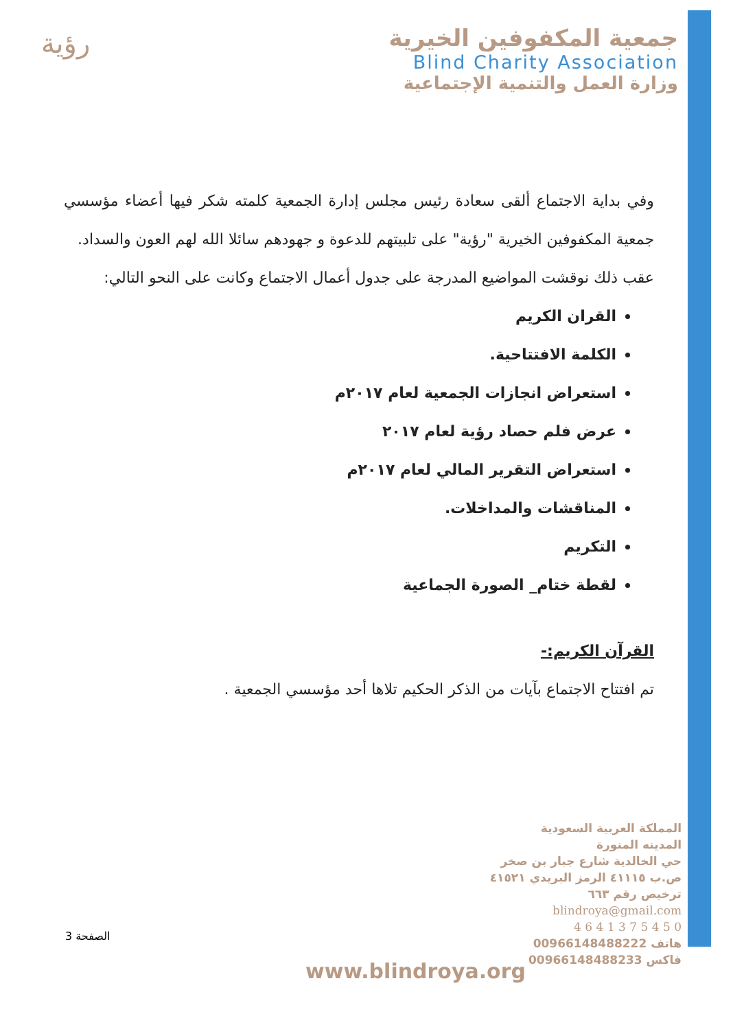رؤية
جمعية المكفوفين الخيرية
Blind Charity Association
وزارة العمل والتنمية الإجتماعية
وفي بداية الاجتماع ألقى سعادة رئيس مجلس إدارة الجمعية كلمته شكر فيها أعضاء مؤسسي جمعية المكفوفين الخيرية "رؤية" على تلبيتهم للدعوة و جهودهم سائلا الله لهم العون والسداد.
عقب ذلك نوقشت المواضيع المدرجة على جدول أعمال الاجتماع وكانت على النحو التالي:
القران الكريم
الكلمة الافتتاحية.
استعراض انجازات الجمعية لعام ٢٠١٧م
عرض فلم حصاد رؤية لعام ٢٠١٧
استعراض التقرير المالي لعام ٢٠١٧م
المناقشات والمداخلات.
التكريم
لقطة ختام_ الصورة الجماعية
القرآن الكريم:-
تم افتتاح الاجتماع بآيات من الذكر الحكيم تلاها أحد مؤسسي الجمعية .
المملكة العربية السعودية
المدينه المنورة
حي الخالدية شارع جبار بن صخر
ص.ب ٤١١١٥ الرمز البريدي ٤١٥٢١
ترخيص رقم ٦٦٣
blindroya@gmail.com
0 5 4 5 7 3 1 4 6 4
هاتف 00966148488222
فاكس 00966148488233
www.blindroya.org
الصفحة 3